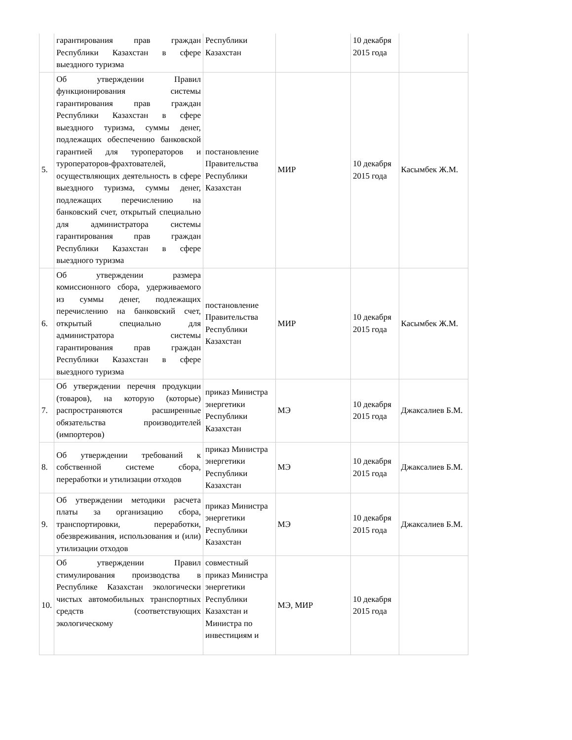| | гарантирования прав граждан Республики Казахстан в сфере выездного туризма | Республики Казахстан | | 10 декабря 2015 года | |
| 5. | Об утверждении Правил функционирования системы гарантирования прав граждан Республики Казахстан в сфере выездного туризма, суммы денег, подлежащих обеспечению банковской гарантией для туроператоров и туроператоров-фрахтователей, осуществляющих деятельность в сфере выездного туризма, суммы денег, подлежащих перечислению на банковский счет, открытый специально для администратора системы гарантирования прав граждан Республики Казахстан в сфере выездного туризма | постановление Правительства Республики Казахстан | МИР | 10 декабря 2015 года | Касымбек Ж.М. |
| 6. | Об утверждении размера комиссионного сбора, удерживаемого из суммы денег, подлежащих перечислению на банковский счет, открытый специально для администратора системы гарантирования прав граждан Республики Казахстан в сфере выездного туризма | постановление Правительства Республики Казахстан | МИР | 10 декабря 2015 года | Касымбек Ж.М. |
| 7. | Об утверждении перечня продукции (товаров), на которую (которые) распространяются расширенные обязательства производителей (импортеров) | приказ Министра энергетики Республики Казахстан | МЭ | 10 декабря 2015 года | Джаксалиев Б.М. |
| 8. | Об утверждении требований к собственной системе сбора, переработки и утилизации отходов | приказ Министра энергетики Республики Казахстан | МЭ | 10 декабря 2015 года | Джаксалиев Б.М. |
| 9. | Об утверждении методики расчета платы за организацию сбора, транспортировки, переработки, обезвреживания, использования и (или) утилизации отходов | приказ Министра энергетики Республики Казахстан | МЭ | 10 декабря 2015 года | Джаксалиев Б.М. |
| 10. | Об утверждении Правил стимулирования производства в Республике Казахстан экологически чистых автомобильных транспортных средств (соответствующих экологическому | совместный приказ Министра энергетики Республики Казахстан и Министра по инвестициям и | МЭ, МИР | 10 декабря 2015 года | |